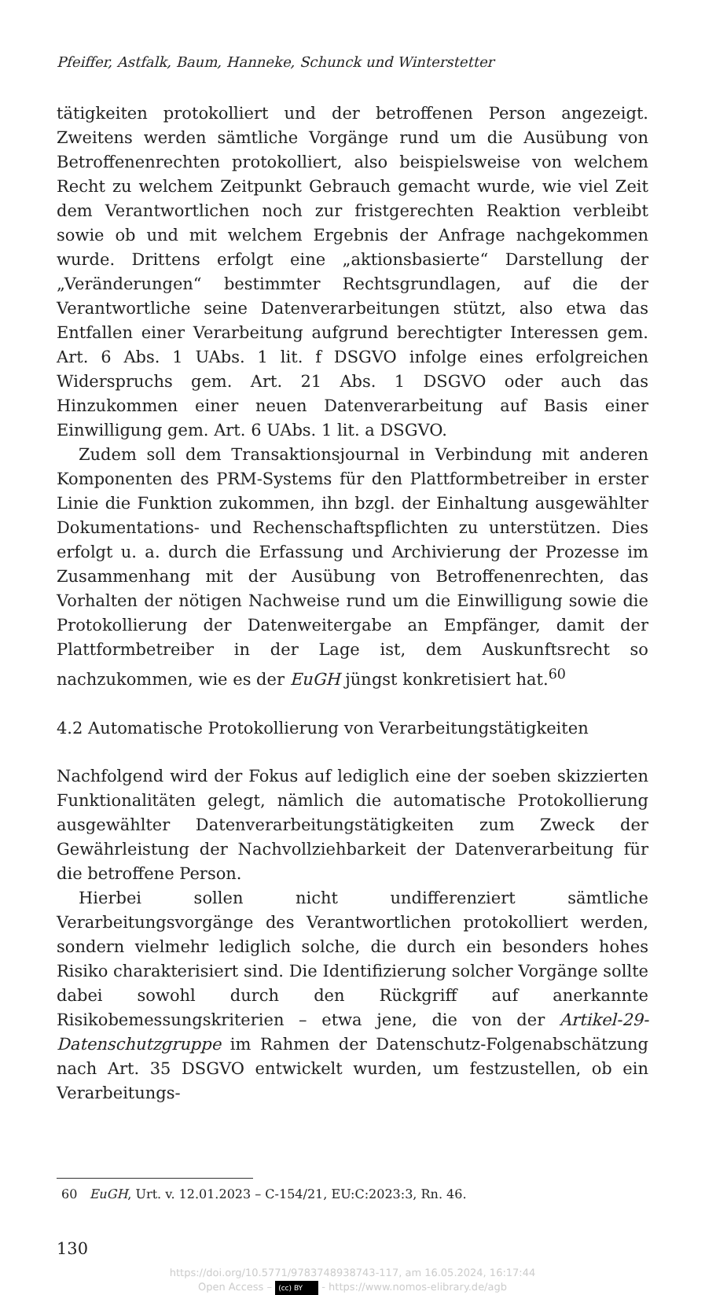Pfeiffer, Astfalk, Baum, Hanneke, Schunck und Winterstetter
tätigkeiten protokolliert und der betroffenen Person angezeigt. Zweitens werden sämtliche Vorgänge rund um die Ausübung von Betroffenenrechten protokolliert, also beispielsweise von welchem Recht zu welchem Zeitpunkt Gebrauch gemacht wurde, wie viel Zeit dem Verantwortlichen noch zur fristgerechten Reaktion verbleibt sowie ob und mit welchem Ergebnis der Anfrage nachgekommen wurde. Drittens erfolgt eine „aktionsbasierte“ Darstellung der „Veränderungen“ bestimmter Rechtsgrundlagen, auf die der Verantwortliche seine Datenverarbeitungen stützt, also etwa das Entfallen einer Verarbeitung aufgrund berechtigter Interessen gem. Art. 6 Abs. 1 UAbs. 1 lit. f DSGVO infolge eines erfolgreichen Widerspruchs gem. Art. 21 Abs. 1 DSGVO oder auch das Hinzukommen einer neuen Datenverarbeitung auf Basis einer Einwilligung gem. Art. 6 UAbs. 1 lit. a DSGVO.
Zudem soll dem Transaktionsjournal in Verbindung mit anderen Komponenten des PRM-Systems für den Plattformbetreiber in erster Linie die Funktion zukommen, ihn bzgl. der Einhaltung ausgewählter Dokumentations- und Rechenschaftspflichten zu unterstützen. Dies erfolgt u. a. durch die Erfassung und Archivierung der Prozesse im Zusammenhang mit der Ausübung von Betroffenenrechten, das Vorhalten der nötigen Nachweise rund um die Einwilligung sowie die Protokollierung der Datenweitergabe an Empfänger, damit der Plattformbetreiber in der Lage ist, dem Auskunftsrecht so nachzukommen, wie es der EuGH jüngst konkretisiert hat.<sup>60</sup>
4.2 Automatische Protokollierung von Verarbeitungstätigkeiten
Nachfolgend wird der Fokus auf lediglich eine der soeben skizzierten Funktionalitäten gelegt, nämlich die automatische Protokollierung ausgewählter Datenverarbeitungstätigkeiten zum Zweck der Gewährleistung der Nachvollziehbarkeit der Datenverarbeitung für die betroffene Person.
Hierbei sollen nicht undifferenziert sämtliche Verarbeitungsvorgänge des Verantwortlichen protokolliert werden, sondern vielmehr lediglich solche, die durch ein besonders hohes Risiko charakterisiert sind. Die Identifizierung solcher Vorgänge sollte dabei sowohl durch den Rückgriff auf anerkannte Risikobemessungskriterien – etwa jene, die von der Artikel-29-Datenschutzgruppe im Rahmen der Datenschutz-Folgenabschätzung nach Art. 35 DSGVO entwickelt wurden, um festzustellen, ob ein Verarbeitungs-
60 EuGH, Urt. v. 12.01.2023 – C-154/21, EU:C:2023:3, Rn. 46.
130
https://doi.org/10.5771/9783748938743-117, am 16.05.2024, 16:17:44
Open Access – (cc) BY - https://www.nomos-elibrary.de/agb